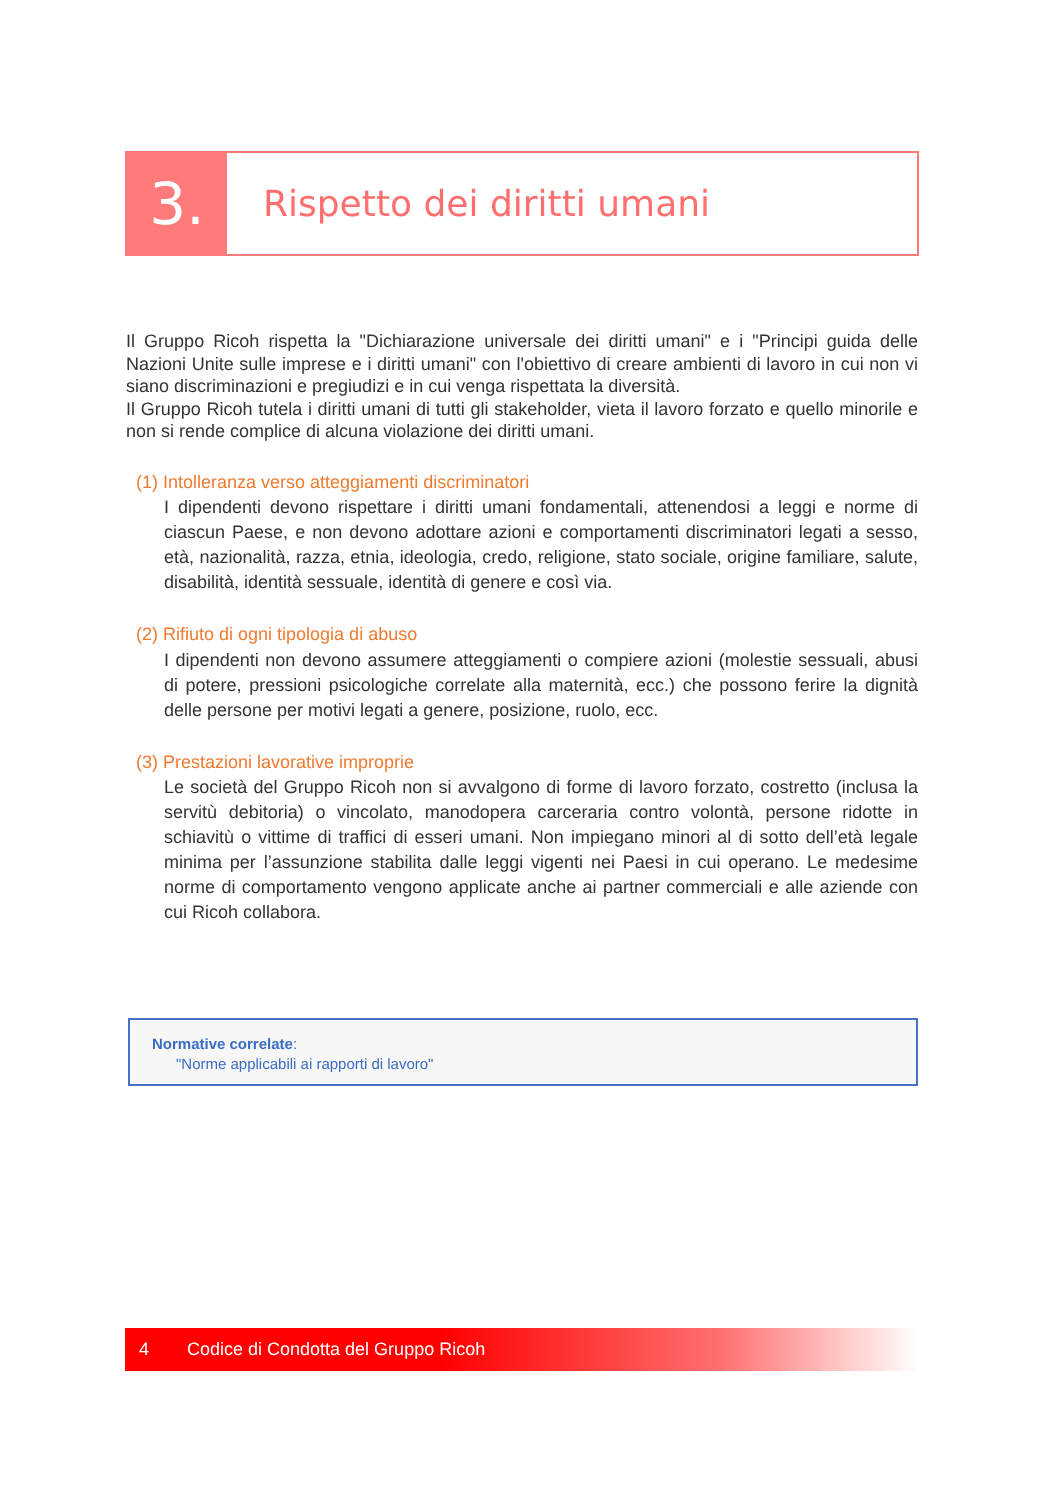3.
Rispetto dei diritti umani
Il Gruppo Ricoh rispetta la "Dichiarazione universale dei diritti umani" e i "Principi guida delle Nazioni Unite sulle imprese e i diritti umani" con l'obiettivo di creare ambienti di lavoro in cui non vi siano discriminazioni e pregiudizi e in cui venga rispettata la diversità.
Il Gruppo Ricoh tutela i diritti umani di tutti gli stakeholder, vieta il lavoro forzato e quello minorile e non si rende complice di alcuna violazione dei diritti umani.
(1) Intolleranza verso atteggiamenti discriminatori
I dipendenti devono rispettare i diritti umani fondamentali, attenendosi a leggi e norme di ciascun Paese, e non devono adottare azioni e comportamenti discriminatori legati a sesso, età, nazionalità, razza, etnia, ideologia, credo, religione, stato sociale, origine familiare, salute, disabilità, identità sessuale, identità di genere e così via.
(2) Rifiuto di ogni tipologia di abuso
I dipendenti non devono assumere atteggiamenti o compiere azioni (molestie sessuali, abusi di potere, pressioni psicologiche correlate alla maternità, ecc.) che possono ferire la dignità delle persone per motivi legati a genere, posizione, ruolo, ecc.
(3) Prestazioni lavorative improprie
Le società del Gruppo Ricoh non si avvalgono di forme di lavoro forzato, costretto (inclusa la servitù debitoria) o vincolato, manodopera carceraria contro volontà, persone ridotte in schiavitù o vittime di traffici di esseri umani. Non impiegano minori al di sotto dell’età legale minima per l’assunzione stabilita dalle leggi vigenti nei Paesi in cui operano. Le medesime norme di comportamento vengono applicate anche ai partner commerciali e alle aziende con cui Ricoh collabora.
Normative correlate:
"Norme applicabili ai rapporti di lavoro"
4 Codice di Condotta del Gruppo Ricoh